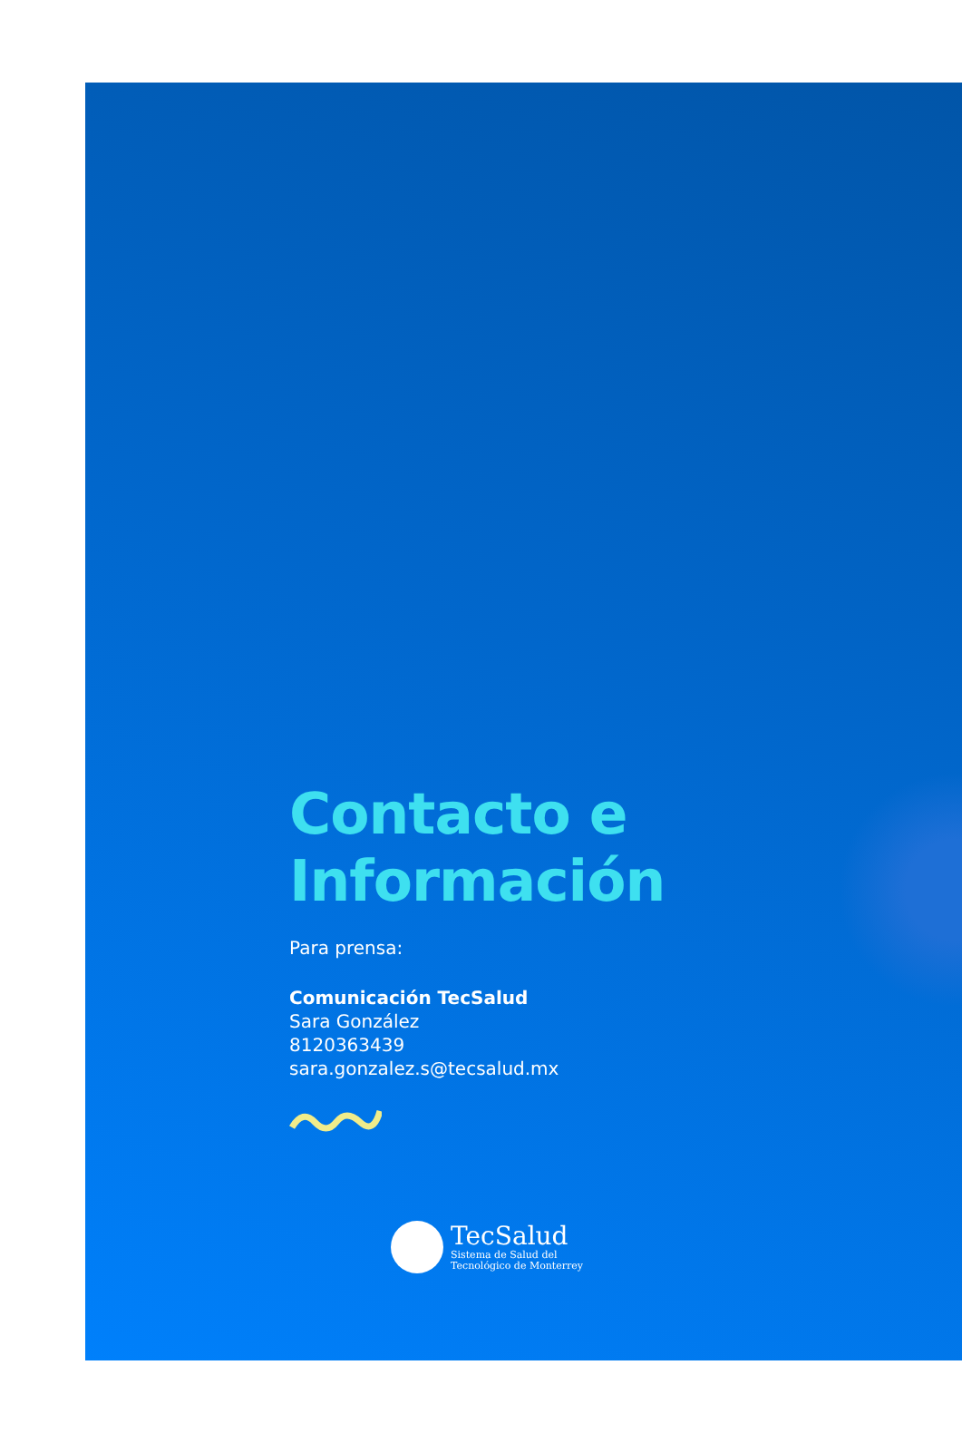Contacto e
Información
Para prensa:
Comunicación TecSalud
Sara González
8120363439
sara.gonzalez.s@tecsalud.mx
TecSalud
Sistema de Salud del
Tecnológico de Monterrey